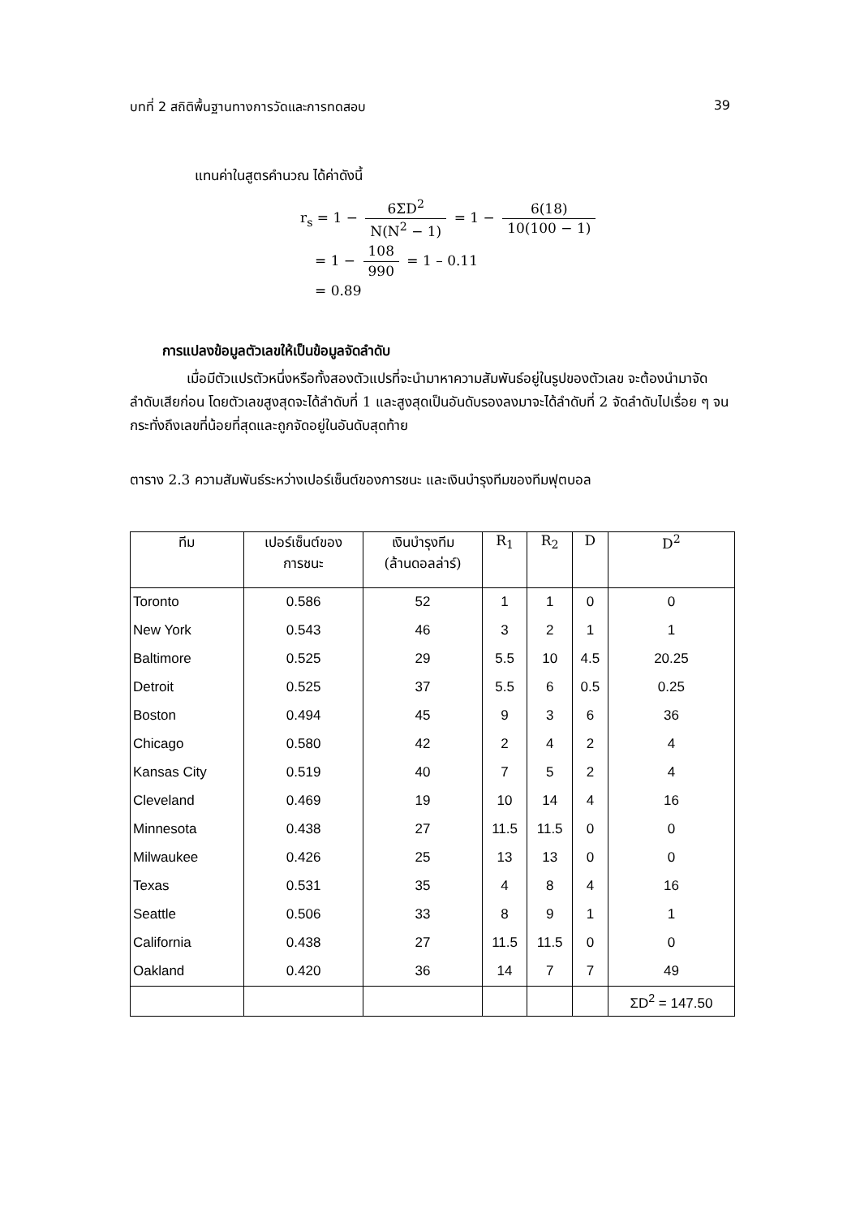บทที่ 2 สถิติพื้นฐานทางการวัดและการทดสอบ 39
แทนค่าในสูตรคำนวณ ได้ค่าดังนี้
r<sub>s</sub> = 1 − 6ΣD<sup>2</sup> N(N<sup>2</sup> − 1) = 1 − 6(18) 10(100 − 1)
= 1 − 108 990 = 1 – 0.11
= 0.89
การแปลงข้อมูลตัวเลขให้เป็นข้อมูลจัดลำดับ
เมื่อมีตัวแปรตัวหนึ่งหรือทั้งสองตัวแปรที่จะนำมาหาความสัมพันธ์อยู่ในรูปของตัวเลข จะต้องนำมาจัดลำดับเสียก่อน โดยตัวเลขสูงสุดจะได้ลำดับที่ 1 และสูงสุดเป็นอันดับรองลงมาจะได้ลำดับที่ 2 จัดลำดับไปเรื่อย ๆ จนกระทั่งถึงเลขที่น้อยที่สุดและถูกจัดอยู่ในอันดับสุดท้าย
ตาราง 2.3 ความสัมพันธ์ระหว่างเปอร์เซ็นต์ของการชนะ และเงินบำรุงทีมของทีมฟุตบอล
| ทีม | เปอร์เซ็นต์ของ การชนะ | เงินบำรุงทีม (ล้านดอลล่าร์) | R<sub>1</sub> | R<sub>2</sub> | D | D<sup>2</sup> |
| --- | --- | --- | --- | --- | --- | --- |
| Toronto | 0.586 | 52 | 1 | 1 | 0 | 0 |
| New York | 0.543 | 46 | 3 | 2 | 1 | 1 |
| Baltimore | 0.525 | 29 | 5.5 | 10 | 4.5 | 20.25 |
| Detroit | 0.525 | 37 | 5.5 | 6 | 0.5 | 0.25 |
| Boston | 0.494 | 45 | 9 | 3 | 6 | 36 |
| Chicago | 0.580 | 42 | 2 | 4 | 2 | 4 |
| Kansas City | 0.519 | 40 | 7 | 5 | 2 | 4 |
| Cleveland | 0.469 | 19 | 10 | 14 | 4 | 16 |
| Minnesota | 0.438 | 27 | 11.5 | 11.5 | 0 | 0 |
| Milwaukee | 0.426 | 25 | 13 | 13 | 0 | 0 |
| Texas | 0.531 | 35 | 4 | 8 | 4 | 16 |
| Seattle | 0.506 | 33 | 8 | 9 | 1 | 1 |
| California | 0.438 | 27 | 11.5 | 11.5 | 0 | 0 |
| Oakland | 0.420 | 36 | 14 | 7 | 7 | 49 |
| | | | | | | ΣD<sup>2</sup> = 147.50 |